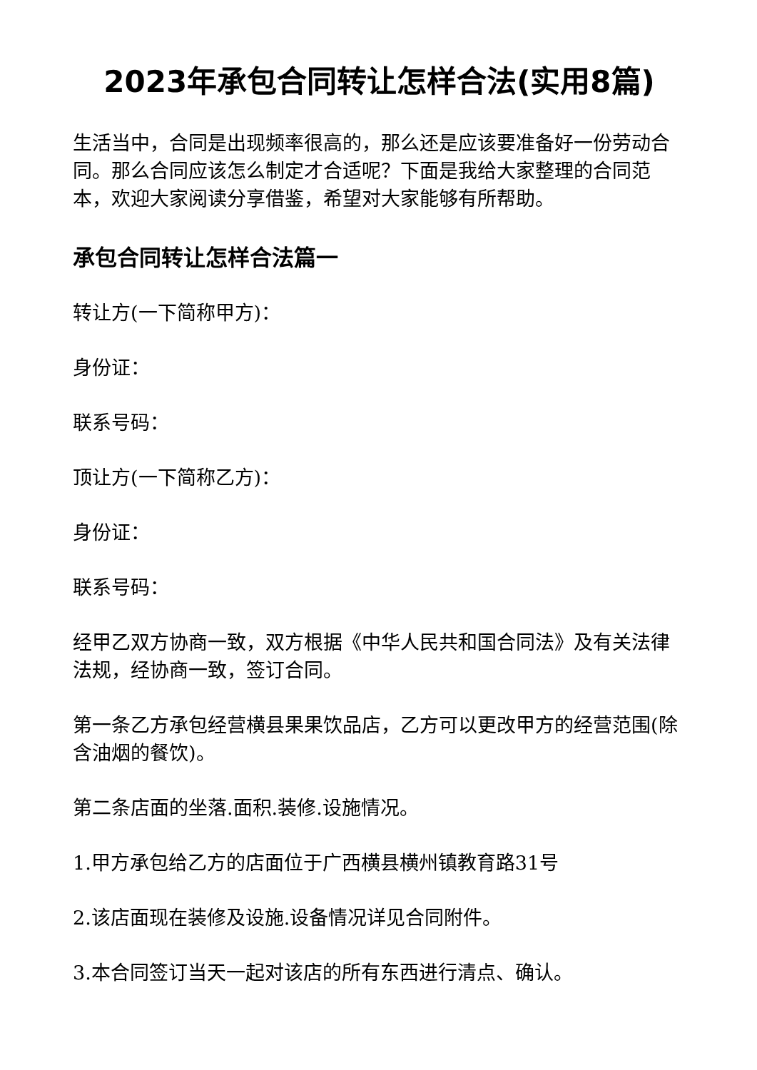2023年承包合同转让怎样合法(实用8篇)
生活当中，合同是出现频率很高的，那么还是应该要准备好一份劳动合同。那么合同应该怎么制定才合适呢？下面是我给大家整理的合同范本，欢迎大家阅读分享借鉴，希望对大家能够有所帮助。
承包合同转让怎样合法篇一
转让方(一下简称甲方)：
身份证：
联系号码：
顶让方(一下简称乙方)：
身份证：
联系号码：
经甲乙双方协商一致，双方根据《中华人民共和国合同法》及有关法律法规，经协商一致，签订合同。
第一条乙方承包经营横县果果饮品店，乙方可以更改甲方的经营范围(除含油烟的餐饮)。
第二条店面的坐落.面积.装修.设施情况。
1.甲方承包给乙方的店面位于广西横县横州镇教育路31号
2.该店面现在装修及设施.设备情况详见合同附件。
3.本合同签订当天一起对该店的所有东西进行清点、确认。